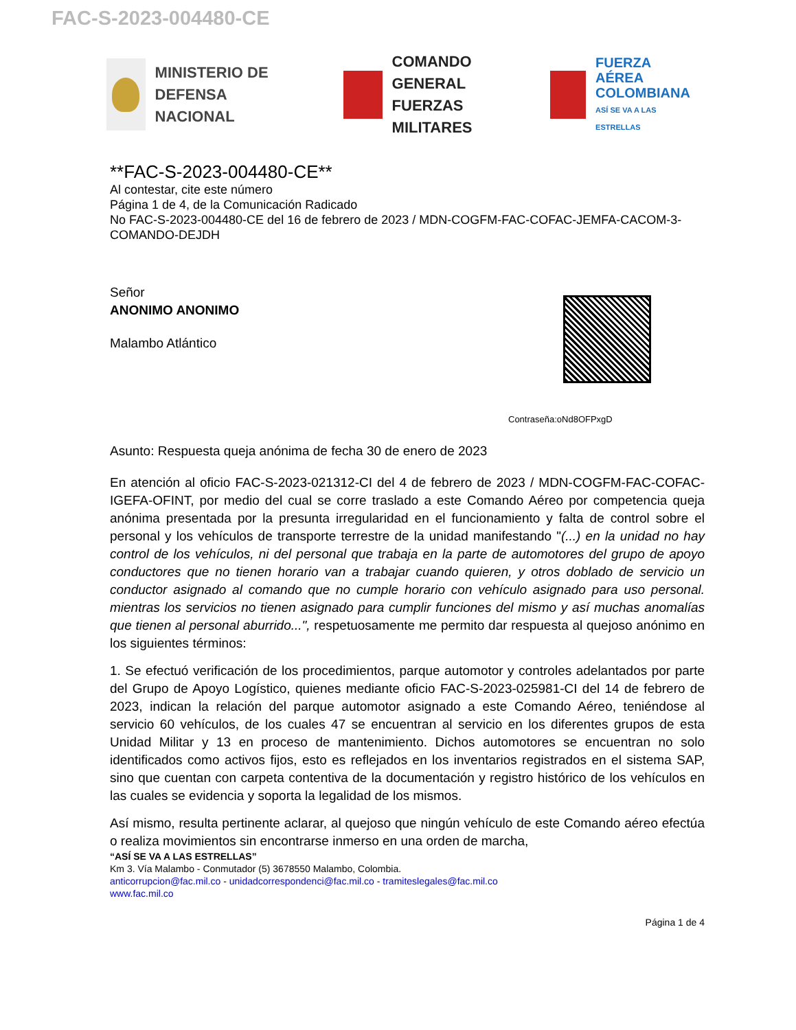FAC-S-2023-004480-CE
MINISTERIO DE DEFENSA
NACIONAL
COMANDO GENERAL
FUERZAS MILITARES
FUERZA AÉREA
COLOMBIANA
ASÍ SE VA A LAS ESTRELLAS
**FAC-S-2023-004480-CE**
Al contestar, cite este número
Página 1 de 4, de la Comunicación Radicado
No FAC-S-2023-004480-CE del 16 de febrero de 2023 / MDN-COGFM-FAC-COFAC-JEMFA-CACOM-3-COMANDO-DEJDH
Señor
ANONIMO ANONIMO
Malambo Atlántico
Contraseña:oNd8OFPxgD
Asunto: Respuesta queja anónima de fecha 30 de enero de 2023
En atención al oficio FAC-S-2023-021312-CI del 4 de febrero de 2023 / MDN-COGFM-FAC-COFAC-IGEFA-OFINT, por medio del cual se corre traslado a este Comando Aéreo por competencia queja anónima presentada por la presunta irregularidad en el funcionamiento y falta de control sobre el personal y los vehículos de transporte terrestre de la unidad manifestando "(...) en la unidad no hay control de los vehículos, ni del personal que trabaja en la parte de automotores del grupo de apoyo conductores que no tienen horario van a trabajar cuando quieren, y otros doblado de servicio un conductor asignado al comando que no cumple horario con vehículo asignado para uso personal. mientras los servicios no tienen asignado para cumplir funciones del mismo y así muchas anomalías que tienen al personal aburrido...", respetuosamente me permito dar respuesta al quejoso anónimo en los siguientes términos:
1. Se efectuó verificación de los procedimientos, parque automotor y controles adelantados por parte del Grupo de Apoyo Logístico, quienes mediante oficio FAC-S-2023-025981-CI del 14 de febrero de 2023, indican la relación del parque automotor asignado a este Comando Aéreo, teniéndose al servicio 60 vehículos, de los cuales 47 se encuentran al servicio en los diferentes grupos de esta Unidad Militar y 13 en proceso de mantenimiento. Dichos automotores se encuentran no solo identificados como activos fijos, esto es reflejados en los inventarios registrados en el sistema SAP, sino que cuentan con carpeta contentiva de la documentación y registro histórico de los vehículos en las cuales se evidencia y soporta la legalidad de los mismos.
Así mismo, resulta pertinente aclarar, al quejoso que ningún vehículo de este Comando aéreo efectúa o realiza movimientos sin encontrarse inmerso en una orden de marcha,
“ASÍ SE VA A LAS ESTRELLAS”
Km 3. Vía Malambo - Conmutador (5) 3678550 Malambo, Colombia.
anticorrupcion@fac.mil.co - unidadcorrespondenci@fac.mil.co - tramiteslegales@fac.mil.co
www.fac.mil.co
Página 1 de 4